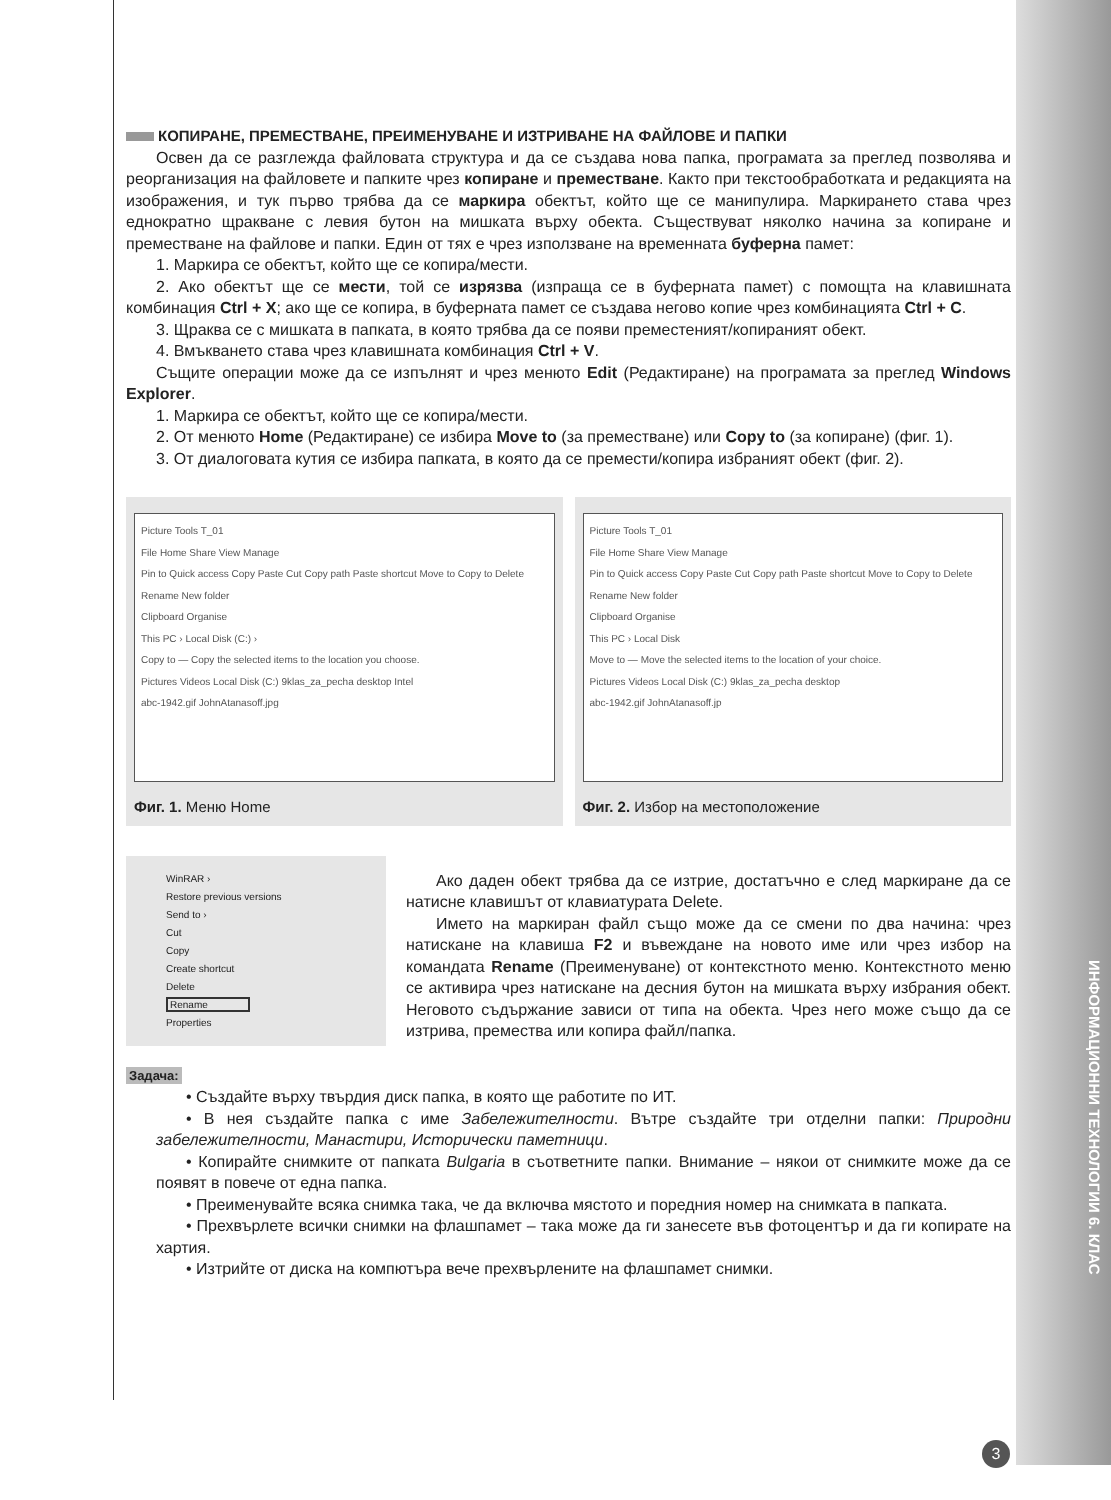ИНФОРМАЦИОННИ ТЕХНОЛОГИИ 6. КЛАС
КОПИРАНЕ, ПРЕМЕСТВАНЕ, ПРЕИМЕНУВАНЕ И ИЗТРИВАНЕ НА ФАЙЛОВЕ И ПАПКИ
Освен да се разглежда файловата структура и да се създава нова папка, програмата за преглед позволява и реорганизация на файловете и папките чрез копиране и преместване. Както при текстообработката и редакцията на изображения, и тук първо трябва да се маркира обектът, който ще се манипулира. Маркирането става чрез еднократно щракване с левия бутон на мишката върху обекта. Съществуват няколко начина за копиране и преместване на файлове и папки. Един от тях е чрез използване на временната буферна памет:
1. Маркира се обектът, който ще се копира/мести.
2. Ако обектът ще се мести, той се изрязва (изпраща се в буферната памет) с помощта на клавишната комбинация Ctrl + X; ако ще се копира, в буферната памет се създава негово копие чрез комбинацията Ctrl + C.
3. Щраква се с мишката в папката, в която трябва да се появи преместеният/копираният обект.
4. Вмъкването става чрез клавишната комбинация Ctrl + V.
Същите операции може да се изпълнят и чрез менюто Edit (Редактиране) на програмата за преглед Windows Explorer.
1. Маркира се обектът, който ще се копира/мести.
2. От менюто Home (Редактиране) се избира Move to (за преместване) или Copy to (за копиране) (фиг. 1).
3. От диалоговата кутия се избира папката, в която да се премести/копира избраният обект (фиг. 2).
Picture Tools T_01
File Home Share View Manage
Pin to Quick access Copy Paste Cut Copy path Paste shortcut Move to Copy to Delete Rename New folder
Clipboard Organise
This PC › Local Disk (C:) ›
Copy to — Copy the selected items to the location you choose.
Pictures Videos Local Disk (C:) 9klas_za_pecha desktop Intel
abc-1942.gif JohnAtanasoff.jpg
Фиг. 1. Меню Home
Picture Tools T_01
File Home Share View Manage
Pin to Quick access Copy Paste Cut Copy path Paste shortcut Move to Copy to Delete Rename New folder
Clipboard Organise
This PC › Local Disk
Move to — Move the selected items to the location of your choice.
Pictures Videos Local Disk (C:) 9klas_za_pecha desktop
abc-1942.gif JohnAtanasoff.jp
Фиг. 2. Избор на местоположение
WinRAR ›
Restore previous versions
Send to ›
Cut
Copy
Create shortcut
Delete
Rename
Properties
Ако даден обект трябва да се изтрие, достатъчно е след маркиране да се натисне клавишът от клавиатурата Delete.
Името на маркиран файл също може да се смени по два начина: чрез натискане на клавиша F2 и въвеждане на новото име или чрез избор на командата Rename (Преименуване) от контекстното меню. Контекстното меню се активира чрез натискане на десния бутон на мишката върху избрания обект. Неговото съдържание зависи от типа на обекта. Чрез него може също да се изтрива, премества или копира файл/папка.
Задача:
• Създайте върху твърдия диск папка, в която ще работите по ИТ.
• В нея създайте папка с име Забележителности. Вътре създайте три отделни папки: Природни забележителности, Манастири, Исторически паметници.
• Копирайте снимките от папката Bulgaria в съответните папки. Внимание – някои от снимките може да се появят в повече от една папка.
• Преименувайте всяка снимка така, че да включва мястото и поредния номер на снимката в папката.
• Прехвърлете всички снимки на флашпамет – така може да ги занесете във фотоцентър и да ги копирате на хартия.
• Изтрийте от диска на компютъра вече прехвърлените на флашпамет снимки.
3